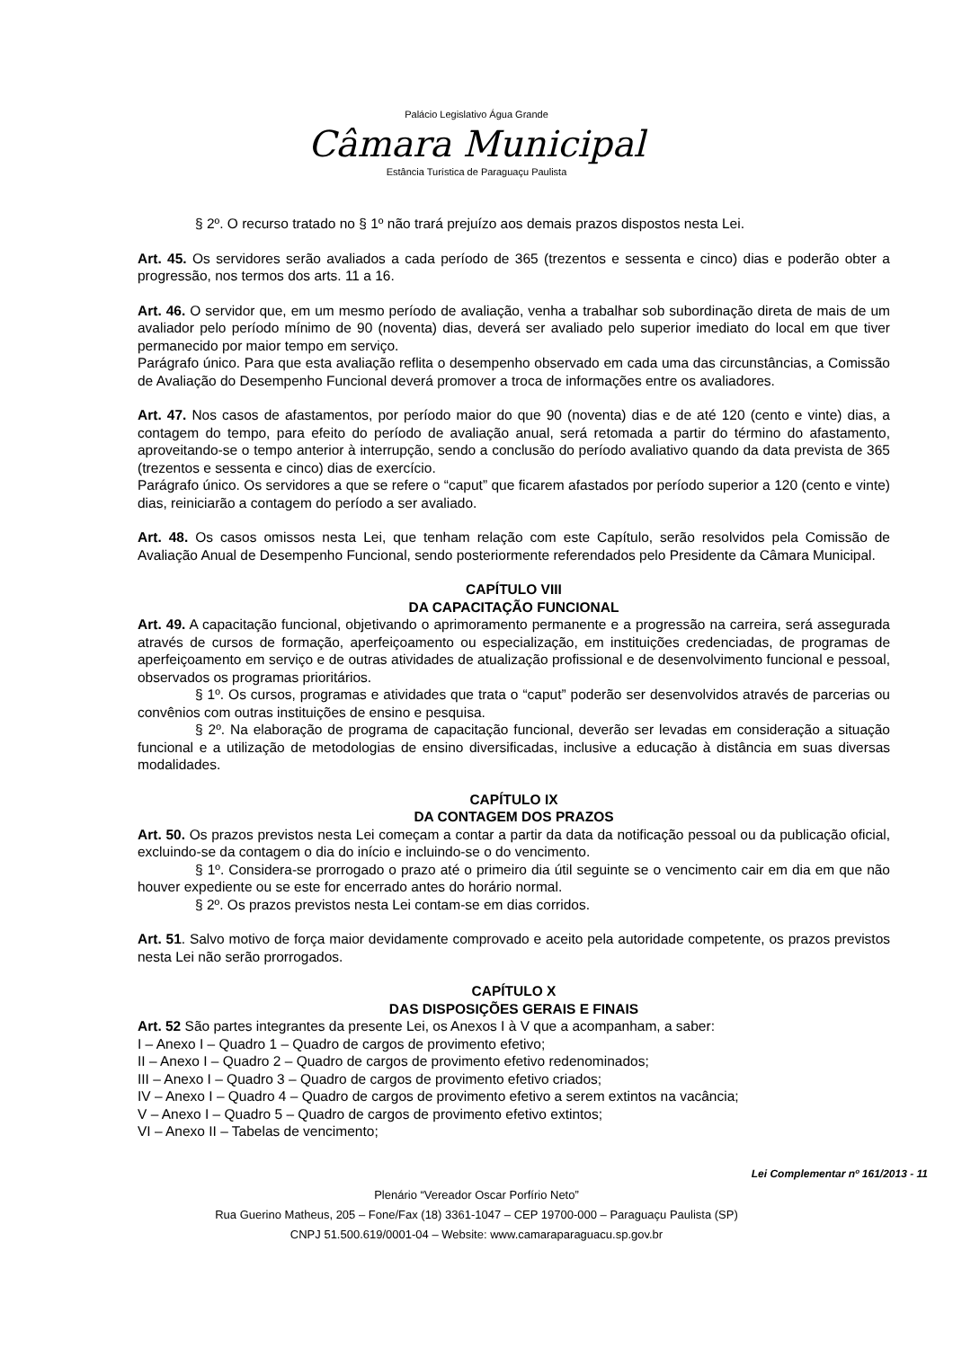Palácio Legislativo Água Grande
Câmara Municipal
Estância Turística de Paraguaçu Paulista
§ 2º. O recurso tratado no § 1º não trará prejuízo aos demais prazos dispostos nesta Lei.
Art. 45. Os servidores serão avaliados a cada período de 365 (trezentos e sessenta e cinco) dias e poderão obter a progressão, nos termos dos arts. 11 a 16.
Art. 46. O servidor que, em um mesmo período de avaliação, venha a trabalhar sob subordinação direta de mais de um avaliador pelo período mínimo de 90 (noventa) dias, deverá ser avaliado pelo superior imediato do local em que tiver permanecido por maior tempo em serviço.
Parágrafo único. Para que esta avaliação reflita o desempenho observado em cada uma das circunstâncias, a Comissão de Avaliação do Desempenho Funcional deverá promover a troca de informações entre os avaliadores.
Art. 47. Nos casos de afastamentos, por período maior do que 90 (noventa) dias e de até 120 (cento e vinte) dias, a contagem do tempo, para efeito do período de avaliação anual, será retomada a partir do término do afastamento, aproveitando-se o tempo anterior à interrupção, sendo a conclusão do período avaliativo quando da data prevista de 365 (trezentos e sessenta e cinco) dias de exercício.
Parágrafo único. Os servidores a que se refere o “caput” que ficarem afastados por período superior a 120 (cento e vinte) dias, reiniciarão a contagem do período a ser avaliado.
Art. 48. Os casos omissos nesta Lei, que tenham relação com este Capítulo, serão resolvidos pela Comissão de Avaliação Anual de Desempenho Funcional, sendo posteriormente referendados pelo Presidente da Câmara Municipal.
CAPÍTULO VIII
DA CAPACITAÇÃO FUNCIONAL
Art. 49. A capacitação funcional, objetivando o aprimoramento permanente e a progressão na carreira, será assegurada através de cursos de formação, aperfeiçoamento ou especialização, em instituições credenciadas, de programas de aperfeiçoamento em serviço e de outras atividades de atualização profissional e de desenvolvimento funcional e pessoal, observados os programas prioritários.
§ 1º. Os cursos, programas e atividades que trata o “caput” poderão ser desenvolvidos através de parcerias ou convênios com outras instituições de ensino e pesquisa.
§ 2º. Na elaboração de programa de capacitação funcional, deverão ser levadas em consideração a situação funcional e a utilização de metodologias de ensino diversificadas, inclusive a educação à distância em suas diversas modalidades.
CAPÍTULO IX
DA CONTAGEM DOS PRAZOS
Art. 50. Os prazos previstos nesta Lei começam a contar a partir da data da notificação pessoal ou da publicação oficial, excluindo-se da contagem o dia do início e incluindo-se o do vencimento.
§ 1º. Considera-se prorrogado o prazo até o primeiro dia útil seguinte se o vencimento cair em dia em que não houver expediente ou se este for encerrado antes do horário normal.
§ 2º. Os prazos previstos nesta Lei contam-se em dias corridos.
Art. 51. Salvo motivo de força maior devidamente comprovado e aceito pela autoridade competente, os prazos previstos nesta Lei não serão prorrogados.
CAPÍTULO X
DAS DISPOSIÇÕES GERAIS E FINAIS
Art. 52 São partes integrantes da presente Lei, os Anexos I à V que a acompanham, a saber:
I – Anexo I – Quadro 1 – Quadro de cargos de provimento efetivo;
II – Anexo I – Quadro 2 – Quadro de cargos de provimento efetivo redenominados;
III – Anexo I – Quadro 3 – Quadro de cargos de provimento efetivo criados;
IV – Anexo I – Quadro 4 – Quadro de cargos de provimento efetivo a serem extintos na vacância;
V – Anexo I – Quadro 5 – Quadro de cargos de provimento efetivo extintos;
VI – Anexo II – Tabelas de vencimento;
Lei Complementar nº 161/2013 - 11
Plenário “Vereador Oscar Porfírio Neto”
Rua Guerino Matheus, 205 – Fone/Fax (18) 3361-1047 – CEP 19700-000 – Paraguaçu Paulista (SP)
CNPJ 51.500.619/0001-04 – Website: www.camaraparaguacu.sp.gov.br